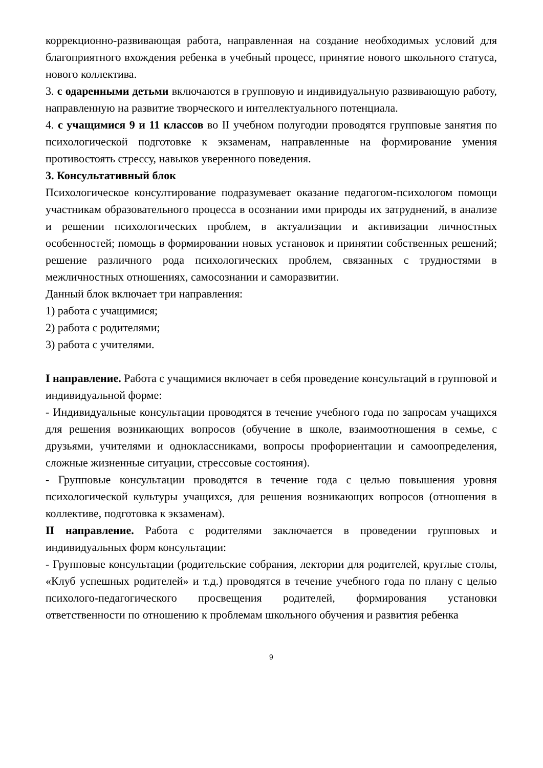коррекционно-развивающая работа, направленная на создание необходимых условий для благоприятного вхождения ребенка в учебный процесс, принятие нового школьного статуса, нового коллектива.
3. с одаренными детьми включаются в групповую и индивидуальную развивающую работу, направленную на развитие творческого и интеллектуального потенциала.
4. с учащимися 9 и 11 классов во II учебном полугодии проводятся групповые занятия по психологической подготовке к экзаменам, направленные на формирование умения противостоять стрессу, навыков уверенного поведения.
3. Консультативный блок
Психологическое консултирование подразумевает оказание педагогом-психологом помощи участникам образовательного процесса в осознании ими природы их затруднений, в анализе и решении психологических проблем, в актуализации и активизации личностных особенностей; помощь в формировании новых установок и принятии собственных решений; решение различного рода психологических проблем, связанных с трудностями в межличностных отношениях, самосознании и саморазвитии.
Данный блок включает три направления:
1) работа с учащимися;
2) работа с родителями;
3) работа с учителями.
I направление. Работа с учащимися включает в себя проведение консультаций в групповой и индивидуальной форме:
- Индивидуальные консультации проводятся в течение учебного года по запросам учащихся для решения возникающих вопросов (обучение в школе, взаимоотношения в семье, с друзьями, учителями и одноклассниками, вопросы профориентации и самоопределения, сложные жизненные ситуации, стрессовые состояния).
- Групповые консультации проводятся в течение года с целью повышения уровня психологической культуры учащихся, для решения возникающих вопросов (отношения в коллективе, подготовка к экзаменам).
II направление. Работа с родителями заключается в проведении групповых и индивидуальных форм консультации:
- Групповые консультации (родительские собрания, лектории для родителей, круглые столы, «Клуб успешных родителей» и т.д.) проводятся в течение учебного года по плану с целью психолого-педагогического просвещения родителей, формирования установки ответственности по отношению к проблемам школьного обучения и развития ребенка
9